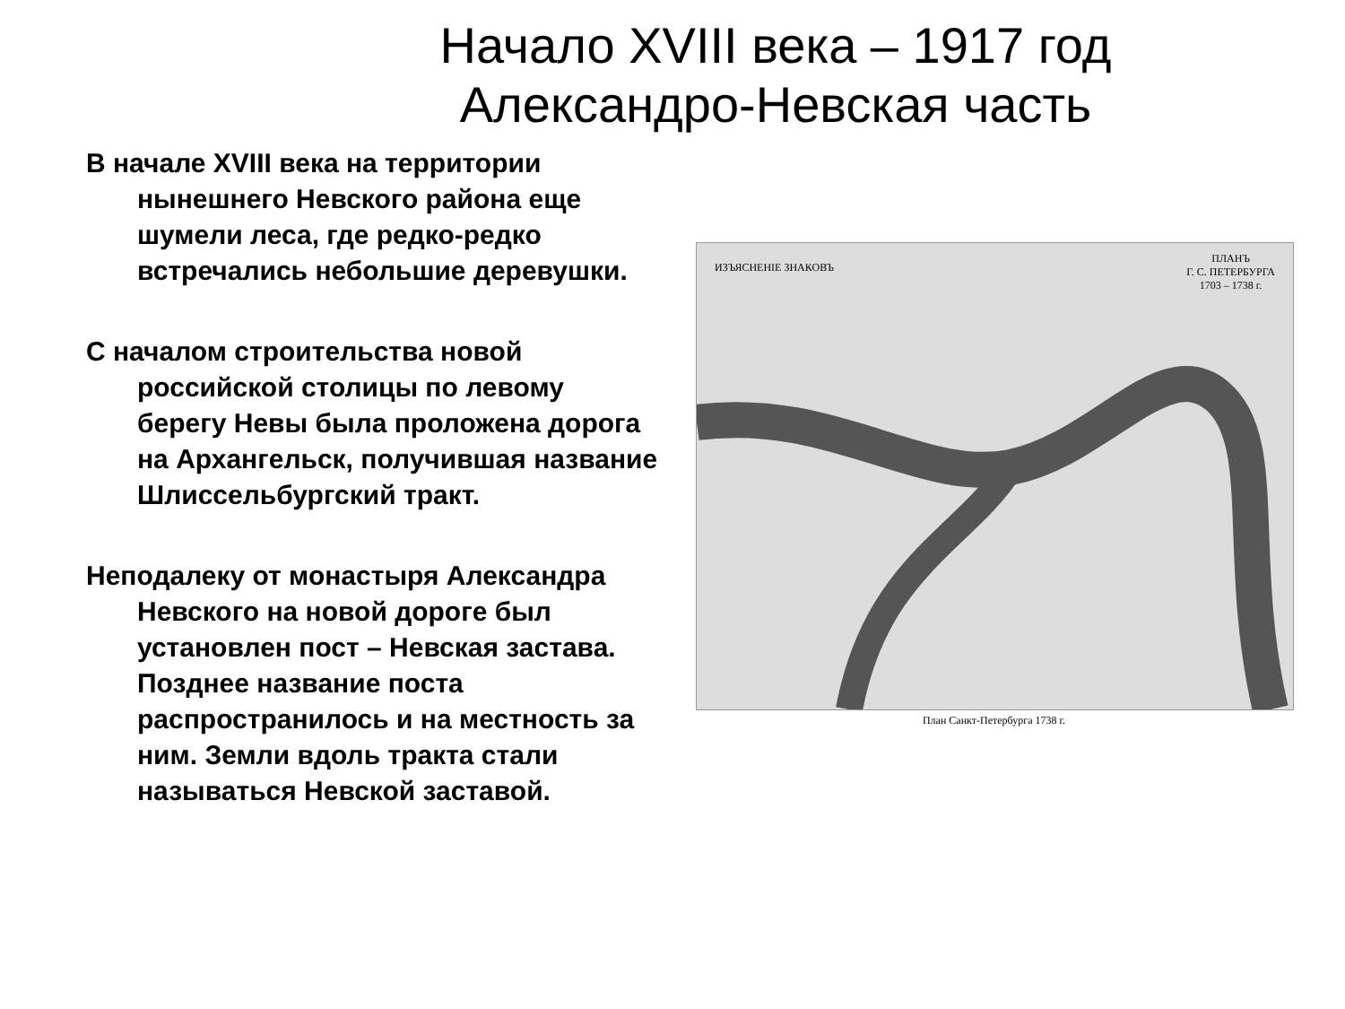Начало XVIII века – 1917 год
Александро-Невская часть
В начале XVIII века на территории нынешнего Невского района еще шумели леса, где редко-редко встречались небольшие деревушки.
С началом строительства новой российской столицы по левому берегу Невы была проложена дорога на Архангельск, получившая название Шлиссельбургский тракт.
Неподалеку от монастыря Александра Невского на новой дороге был установлен пост – Невская застава. Позднее название поста распространилось и на местность за ним. Земли вдоль тракта стали называться Невской заставой.
ИЗЪЯСНЕНІЕ ЗНАКОВЪ
ПЛАНЪ
Г. С. ПЕТЕРБУРГА
1703 – 1738 г.
План Санкт-Петербурга 1738 г.